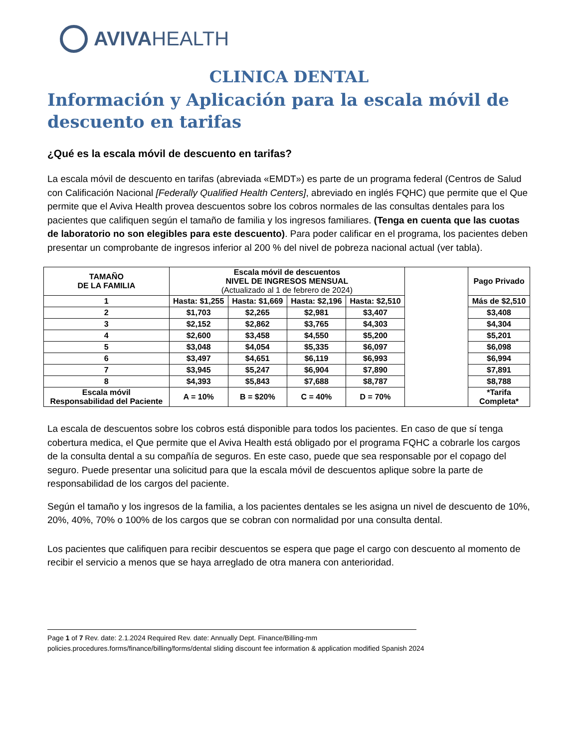AVIVA HEALTH
CLINICA DENTAL
Información y Aplicación para la escala móvil de descuento en tarifas
¿Qué es la escala móvil de descuento en tarifas?
La escala móvil de descuento en tarifas (abreviada «EMDT») es parte de un programa federal (Centros de Salud con Calificación Nacional [Federally Qualified Health Centers], abreviado en inglés FQHC) que permite que el Que permite que el Aviva Health provea descuentos sobre los cobros normales de las consultas dentales para los pacientes que califiquen según el tamaño de familia y los ingresos familiares. (Tenga en cuenta que las cuotas de laboratorio no son elegibles para este descuento). Para poder calificar en el programa, los pacientes deben presentar un comprobante de ingresos inferior al 200 % del nivel de pobreza nacional actual (ver tabla).
| TAMAÑO DE LA FAMILIA | Escala móvil de descuentos NIVEL DE INGRESOS MENSUAL (Actualizado al 1 de febrero de 2024) | | | | | Pago Privado |
| 1 | Hasta: $1,255 | Hasta: $1,669 | Hasta: $2,196 | Hasta: $2,510 | | Más de $2,510 |
| 2 | $1,703 | $2,265 | $2,981 | $3,407 | | $3,408 |
| 3 | $2,152 | $2,862 | $3,765 | $4,303 | | $4,304 |
| 4 | $2,600 | $3,458 | $4,550 | $5,200 | | $5,201 |
| 5 | $3,048 | $4,054 | $5,335 | $6,097 | | $6,098 |
| 6 | $3,497 | $4,651 | $6,119 | $6,993 | | $6,994 |
| 7 | $3,945 | $5,247 | $6,904 | $7,890 | | $7,891 |
| 8 | $4,393 | $5,843 | $7,688 | $8,787 | | $8,788 |
| Escala móvil Responsabilidad del Paciente | A = 10% | B = $20% | C = 40% | D = 70% | | *Tarifa Completa* |
La escala de descuentos sobre los cobros está disponible para todos los pacientes. En caso de que sí tenga cobertura medica, el Que permite que el Aviva Health está obligado por el programa FQHC a cobrarle los cargos de la consulta dental a su compañía de seguros. En este caso, puede que sea responsable por el copago del seguro. Puede presentar una solicitud para que la escala móvil de descuentos aplique sobre la parte de responsabilidad de los cargos del paciente.
Según el tamaño y los ingresos de la familia, a los pacientes dentales se les asigna un nivel de descuento de 10%, 20%, 40%, 70% o 100% de los cargos que se cobran con normalidad por una consulta dental.
Los pacientes que califiquen para recibir descuentos se espera que page el cargo con descuento al momento de recibir el servicio a menos que se haya arreglado de otra manera con anterioridad.
Page 1 of 7 Rev. date: 2.1.2024 Required Rev. date: Annually Dept. Finance/Billing-mm
policies.procedures.forms/finance/billing/forms/dental sliding discount fee information & application modified Spanish 2024